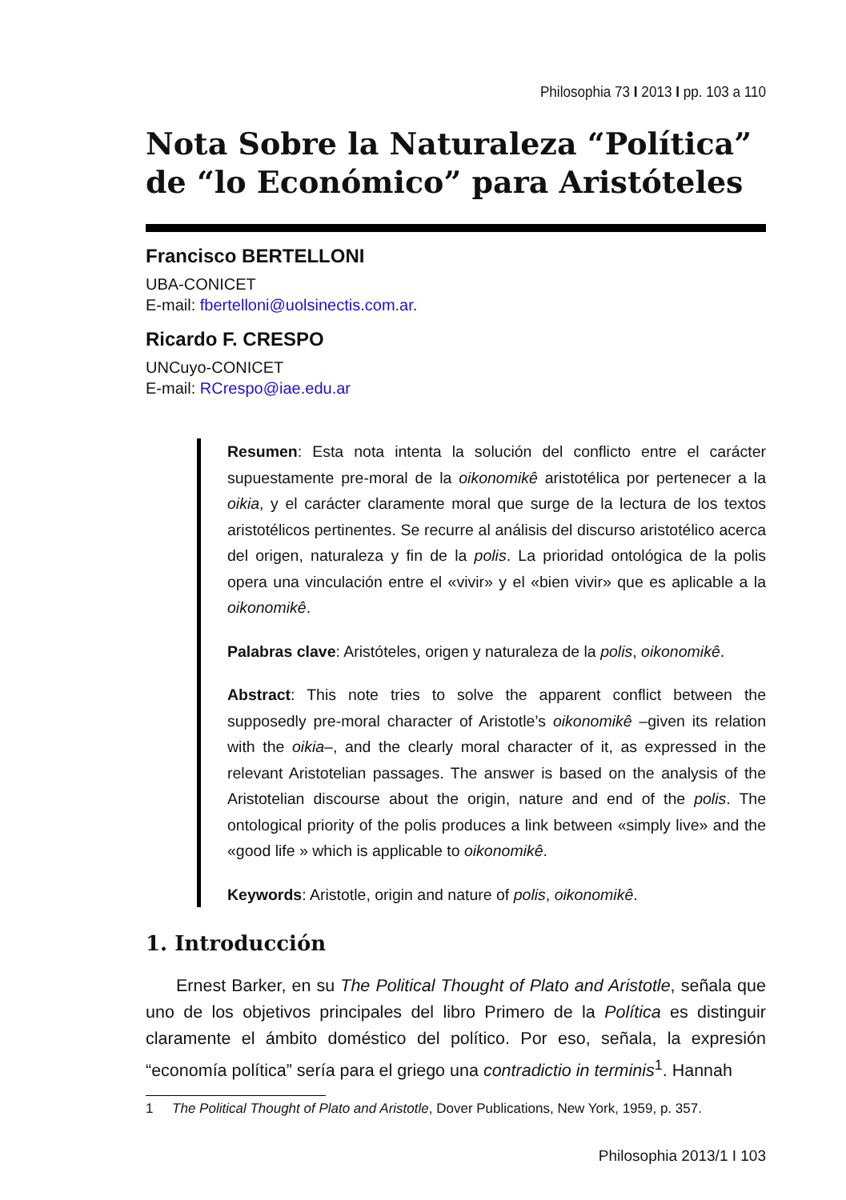Philosophia 73 I 2013 I pp. 103 a 110
Nota Sobre la Naturaleza “Política” de “lo Económico” para Aristóteles
Francisco BERTELLONI
UBA-CONICET
E-mail: fbertelloni@uolsinectis.com.ar.
Ricardo F. CRESPO
UNCuyo-CONICET
E-mail: RCrespo@iae.edu.ar
Resumen: Esta nota intenta la solución del conflicto entre el carácter supuestamente pre-moral de la oikonomikê aristotélica por pertenecer a la oikia, y el carácter claramente moral que surge de la lectura de los textos aristotélicos pertinentes. Se recurre al análisis del discurso aristotélico acerca del origen, naturaleza y fin de la polis. La prioridad ontológica de la polis opera una vinculación entre el «vivir» y el «bien vivir» que es aplicable a la oikonomikê.
Palabras clave: Aristóteles, origen y naturaleza de la polis, oikonomikê.
Abstract: This note tries to solve the apparent conflict between the supposedly pre-moral character of Aristotle’s oikonomikê –given its relation with the oikia–, and the clearly moral character of it, as expressed in the relevant Aristotelian passages. The answer is based on the analysis of the Aristotelian discourse about the origin, nature and end of the polis. The ontological priority of the polis produces a link between «simply live» and the «good life » which is applicable to oikonomikê.
Keywords: Aristotle, origin and nature of polis, oikonomikê.
1. Introducción
Ernest Barker, en su The Political Thought of Plato and Aristotle, señala que uno de los objetivos principales del libro Primero de la Política es distinguir claramente el ámbito doméstico del político. Por eso, señala, la expresión “economía política” sería para el griego una contradictio in terminis<sup>1</sup>. Hannah
1 The Political Thought of Plato and Aristotle, Dover Publications, New York, 1959, p. 357.
Philosophia 2013/1 I 103